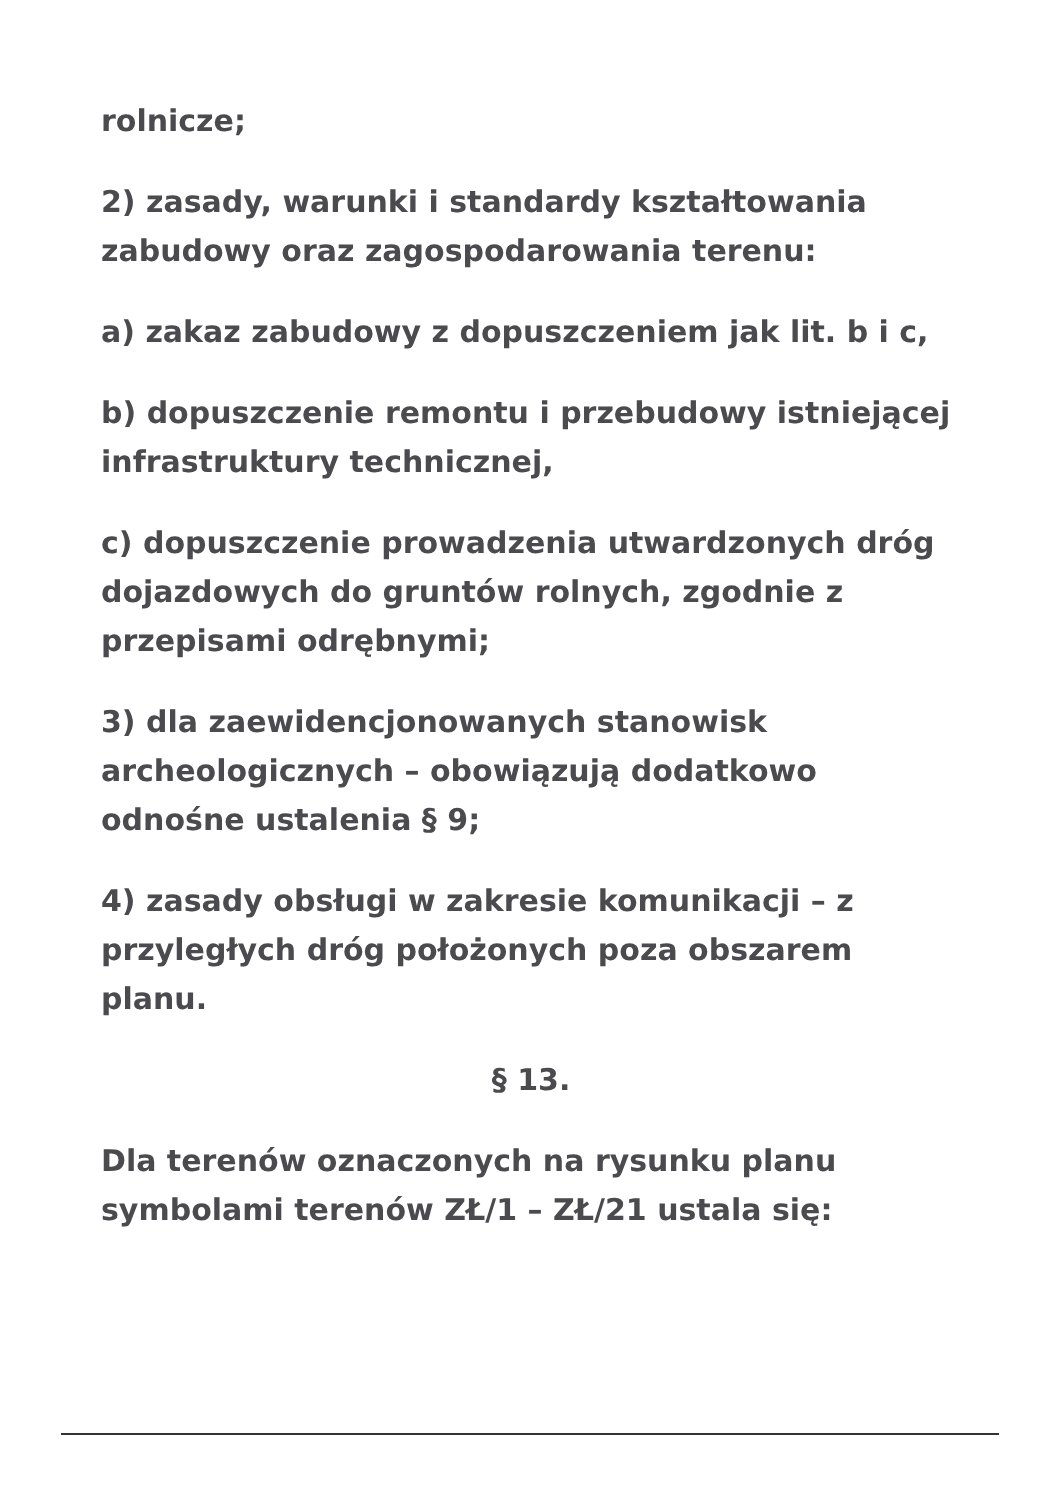rolnicze;
2) zasady, warunki i standardy kształtowania zabudowy oraz zagospodarowania terenu:
a) zakaz zabudowy z dopuszczeniem jak lit. b i c,
b) dopuszczenie remontu i przebudowy istniejącej infrastruktury technicznej,
c) dopuszczenie prowadzenia utwardzonych dróg dojazdowych do gruntów rolnych, zgodnie z przepisami odrębnymi;
3) dla zaewidencjonowanych stanowisk archeologicznych – obowiązują dodatkowo odnośne ustalenia § 9;
4) zasady obsługi w zakresie komunikacji – z przyległych dróg położonych poza obszarem planu.
§ 13.
Dla terenów oznaczonych na rysunku planu symbolami terenów ZŁ/1 – ZŁ/21 ustala się: